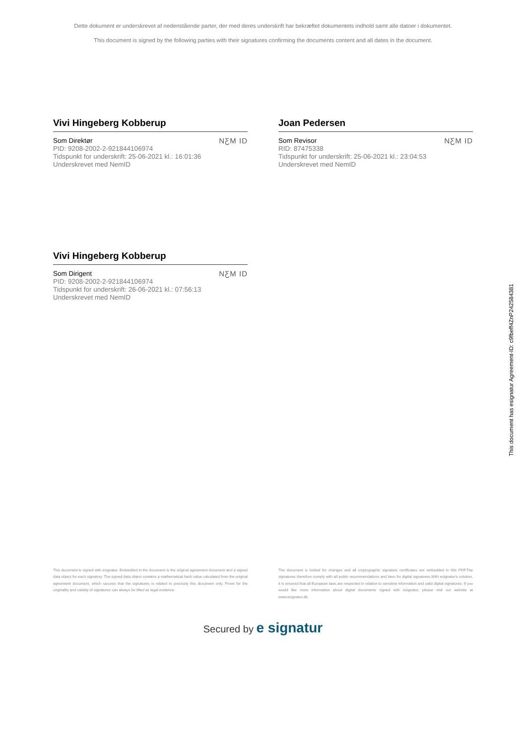Dette dokument er underskrevet af nedenstående parter, der med deres underskrift har bekræftet dokumentets indhold samt alle datoer i dokumentet.
This document is signed by the following parties with their signatures confirming the documents content and all dates in the document.
Vivi Hingeberg Kobberup
Som Direktør
PID: 9208-2002-2-921844106974
Tidspunkt for underskrift: 25-06-2021 kl.: 16:01:36
Underskrevet med NemID
NƸM ID
Joan Pedersen
Som Revisor
RID: 87475338
Tidspunkt for underskrift: 25-06-2021 kl.: 23:04:53
Underskrevet med NemID
NƸM ID
Vivi Hingeberg Kobberup
Som Dirigent
PID: 9208-2002-2-921844106974
Tidspunkt for underskrift: 26-06-2021 kl.: 07:56:13
Underskrevet med NemID
NƸM ID
This document has esignatur Agreement-ID: c9fbeff4ZnP242584381
This document is signed with esignatur. Embedded in the document is the original agreement document and a signed data object for each signatory. The signed data object contains a mathematical hash value calculated from the original agreement document, which secures that the signatures is related to precisely this document only. Prove for the originality and validity of signatures can always be lifted as legal evidence.
The document is locked for changes and all cryptographic signature certificates are embedded in this PDF.The signatures therefore comply with all public recommendations and laws for digital signatures.With esignatur's solution, it is ensured that all European laws are respected in relation to sensitive information and valid digital signatures. If you would like more information about digital documents signed with esignatur, please visit our website at www.esignatur.dk.
Secured by e signatur